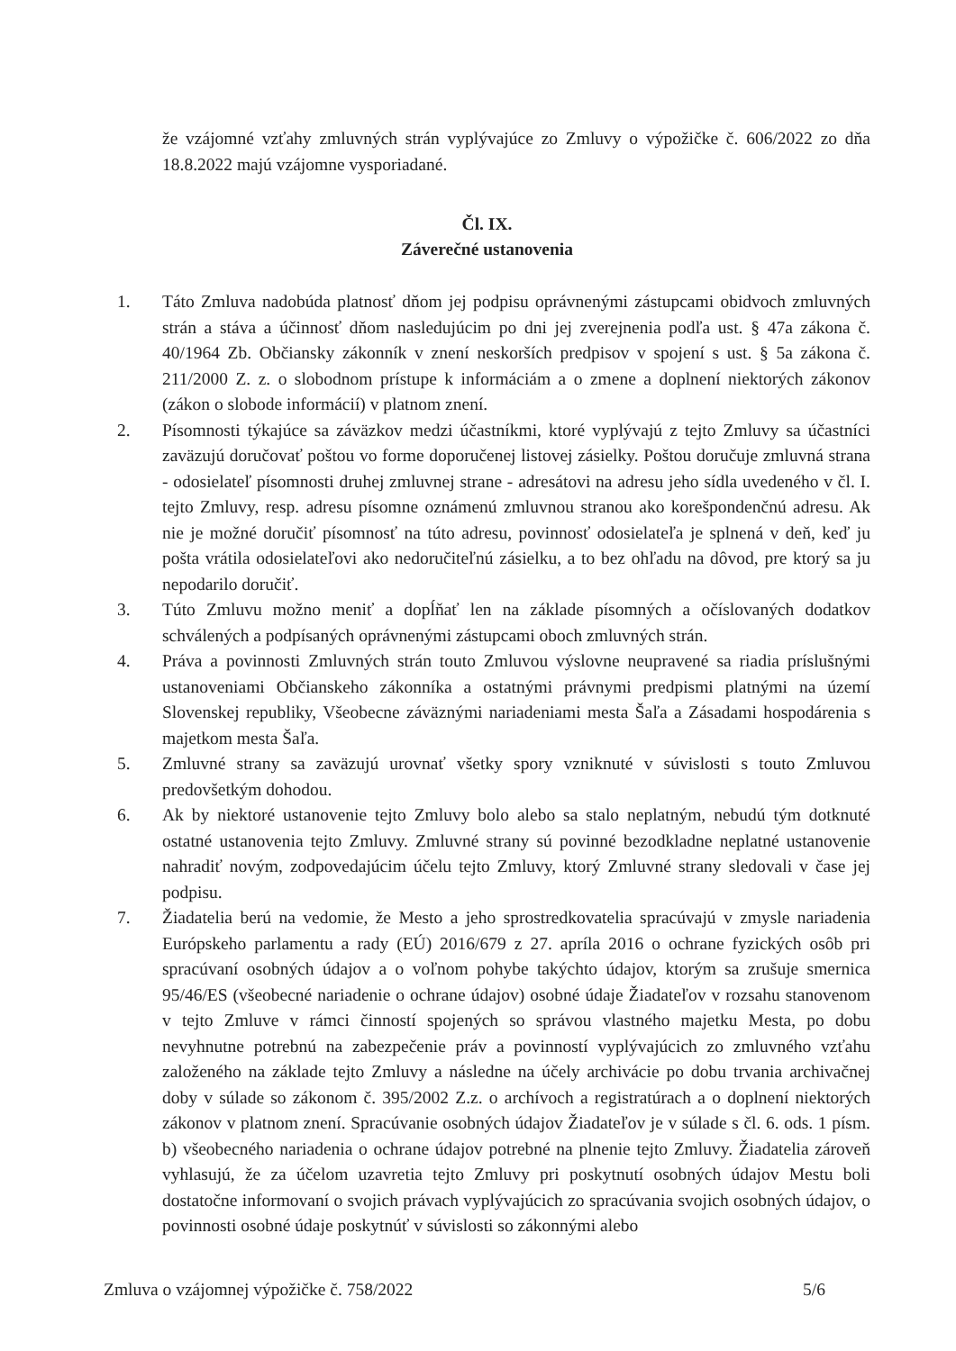že vzájomné vzťahy zmluvných strán vyplývajúce zo Zmluvy o výpožičke č. 606/2022 zo dňa 18.8.2022 majú vzájomne vysporiadané.
Čl. IX.
Záverečné ustanovenia
1. Táto Zmluva nadobúda platnosť dňom jej podpisu oprávnenými zástupcami obidvoch zmluvných strán a stáva a účinnosť dňom nasledujúcim po dni jej zverejnenia podľa ust. § 47a zákona č. 40/1964 Zb. Občiansky zákonník v znení neskorších predpisov v spojení s ust. § 5a zákona č. 211/2000 Z. z. o slobodnom prístupe k informáciám a o zmene a doplnení niektorých zákonov (zákon o slobode informácií) v platnom znení.
2. Písomnosti týkajúce sa záväzkov medzi účastníkmi, ktoré vyplývajú z tejto Zmluvy sa účastníci zaväzujú doručovať poštou vo forme doporučenej listovej zásielky. Poštou doručuje zmluvná strana - odosielateľ písomnosti druhej zmluvnej strane - adresátovi na adresu jeho sídla uvedeného v čl. I. tejto Zmluvy, resp. adresu písomne oznámenú zmluvnou stranou ako korešpondenčnú adresu. Ak nie je možné doručiť písomnosť na túto adresu, povinnosť odosielateľa je splnená v deň, keď ju pošta vrátila odosielateľovi ako nedoručiteľnú zásielku, a to bez ohľadu na dôvod, pre ktorý sa ju nepodarilo doručiť.
3. Túto Zmluvu možno meniť a dopĺňať len na základe písomných a očíslovaných dodatkov schválených a podpísaných oprávnenými zástupcami oboch zmluvných strán.
4. Práva a povinnosti Zmluvných strán touto Zmluvou výslovne neupravené sa riadia príslušnými ustanoveniami Občianskeho zákonníka a ostatnými právnymi predpismi platnými na území Slovenskej republiky, Všeobecne záväznými nariadeniami mesta Šaľa a Zásadami hospodárenia s majetkom mesta Šaľa.
5. Zmluvné strany sa zaväzujú urovnať všetky spory vzniknuté v súvislosti s touto Zmluvou predovšetkým dohodou.
6. Ak by niektoré ustanovenie tejto Zmluvy bolo alebo sa stalo neplatným, nebudú tým dotknuté ostatné ustanovenia tejto Zmluvy. Zmluvné strany sú povinné bezodkladne neplatné ustanovenie nahradiť novým, zodpovedajúcim účelu tejto Zmluvy, ktorý Zmluvné strany sledovali v čase jej podpisu.
7. Žiadatelia berú na vedomie, že Mesto a jeho sprostredkovatelia spracúvajú v zmysle nariadenia Európskeho parlamentu a rady (EÚ) 2016/679 z 27. apríla 2016 o ochrane fyzických osôb pri spracúvaní osobných údajov a o voľnom pohybe takýchto údajov, ktorým sa zrušuje smernica 95/46/ES (všeobecné nariadenie o ochrane údajov) osobné údaje Žiadateľov v rozsahu stanovenom v tejto Zmluve v rámci činností spojených so správou vlastného majetku Mesta, po dobu nevyhnutne potrebnú na zabezpečenie práv a povinností vyplývajúcich zo zmluvného vzťahu založeného na základe tejto Zmluvy a následne na účely archivácie po dobu trvania archivačnej doby v súlade so zákonom č. 395/2002 Z.z. o archívoch a registratúrach a o doplnení niektorých zákonov v platnom znení. Spracúvanie osobných údajov Žiadateľov je v súlade s čl. 6. ods. 1 písm. b) všeobecného nariadenia o ochrane údajov potrebné na plnenie tejto Zmluvy. Žiadatelia zároveň vyhlasujú, že za účelom uzavretia tejto Zmluvy pri poskytnutí osobných údajov Mestu boli dostatočne informovaní o svojich právach vyplývajúcich zo spracúvania svojich osobných údajov, o povinnosti osobné údaje poskytnúť v súvislosti so zákonnými alebo
Zmluva o vzájomnej výpožičke č. 758/2022 5/6